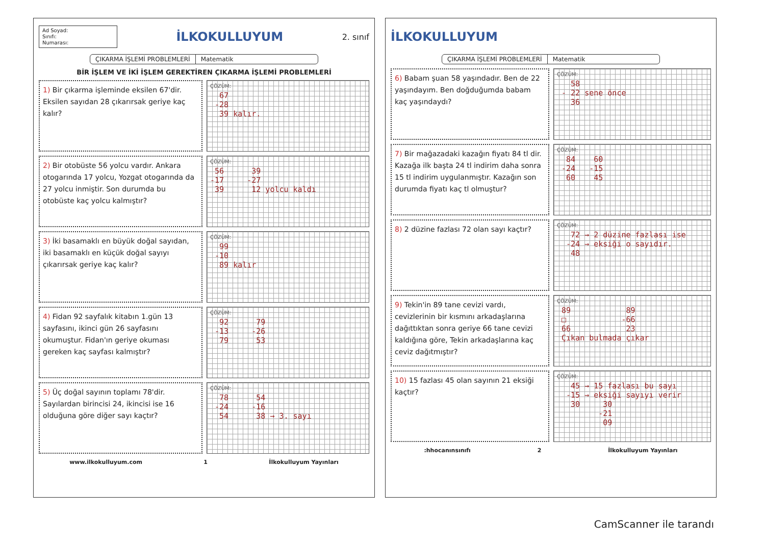Ad Soyad:
Sınıfı:
Numarası:
İLKOKULLUYUM
2. sınıf
ÇIKARMA İŞLEMİ PROBLEMLERİ Matematik
BİR İŞLEM VE İKİ İŞLEM GEREKTİREN ÇIKARMA İŞLEMİ PROBLEMLERİ
1) Bir çıkarma işleminde eksilen 67'dir. Eksilen sayıdan 28 çıkarırsak geriye kaç kalır?
ÇÖZÜM:
67 -28 39 kalır.
2) Bir otobüste 56 yolcu vardır. Ankara otogarında 17 yolcu, Yozgat otogarında da 27 yolcu inmiştir. Son durumda bu otobüste kaç yolcu kalmıştır?
ÇÖZÜM:
56 39 -17 -27 39 12 yolcu kaldı
3) İki basamaklı en büyük doğal sayıdan, iki basamaklı en küçük doğal sayıyı çıkarırsak geriye kaç kalır?
ÇÖZÜM:
99 -10 89 kalır
4) Fidan 92 sayfalık kitabın 1.gün 13 sayfasını, ikinci gün 26 sayfasını okumuştur. Fidan'ın geriye okuması gereken kaç sayfası kalmıştır?
ÇÖZÜM:
92 79 -13 -26 79 53
5) Üç doğal sayının toplamı 78'dir. Sayılardan birincisi 24, ikincisi ise 16 olduğuna göre diğer sayı kaçtır?
ÇÖZÜM:
78 54 -24 -16 54 38 → 3. sayı
www.ilkokulluyum.com 1 İlkokulluyum Yayınları
İLKOKULLUYUM
ÇIKARMA İŞLEMİ PROBLEMLERİ Matematik
6) Babam şuan 58 yaşındadır. Ben de 22 yaşındayım. Ben doğduğumda babam kaç yaşındaydı?
ÇÖZÜM:
58 - 22 sene önce 36
7) Bir mağazadaki kazağın fiyatı 84 tl dir. Kazağa ilk başta 24 tl indirim daha sonra 15 tl indirim uygulanmıştır. Kazağın son durumda fiyatı kaç tl olmuştur?
ÇÖZÜM:
84 60 -24 -15 60 45
8) 2 düzine fazlası 72 olan sayı kaçtır?
ÇÖZÜM:
72 → 2 düzine fazlası ise -24 → eksiği o sayıdır. 48
9) Tekin'in 89 tane cevizi vardı, cevizlerinin bir kısmını arkadaşlarına dağıttıktan sonra geriye 66 tane cevizi kaldığına göre, Tekin arkadaşlarına kaç ceviz dağıtmıştır?
ÇÖZÜM:
89 89 □ -66 66 23 Çıkan bulmada çıkar
10) 15 fazlası 45 olan sayının 21 eksiği kaçtır?
ÇÖZÜM:
45 → 15 fazlası bu sayı -15 → eksiği sayıyı verir 30 30 -21 09
:hhocanınsınıfı 2 İlkokulluyum Yayınları
CamScanner ile tarandı